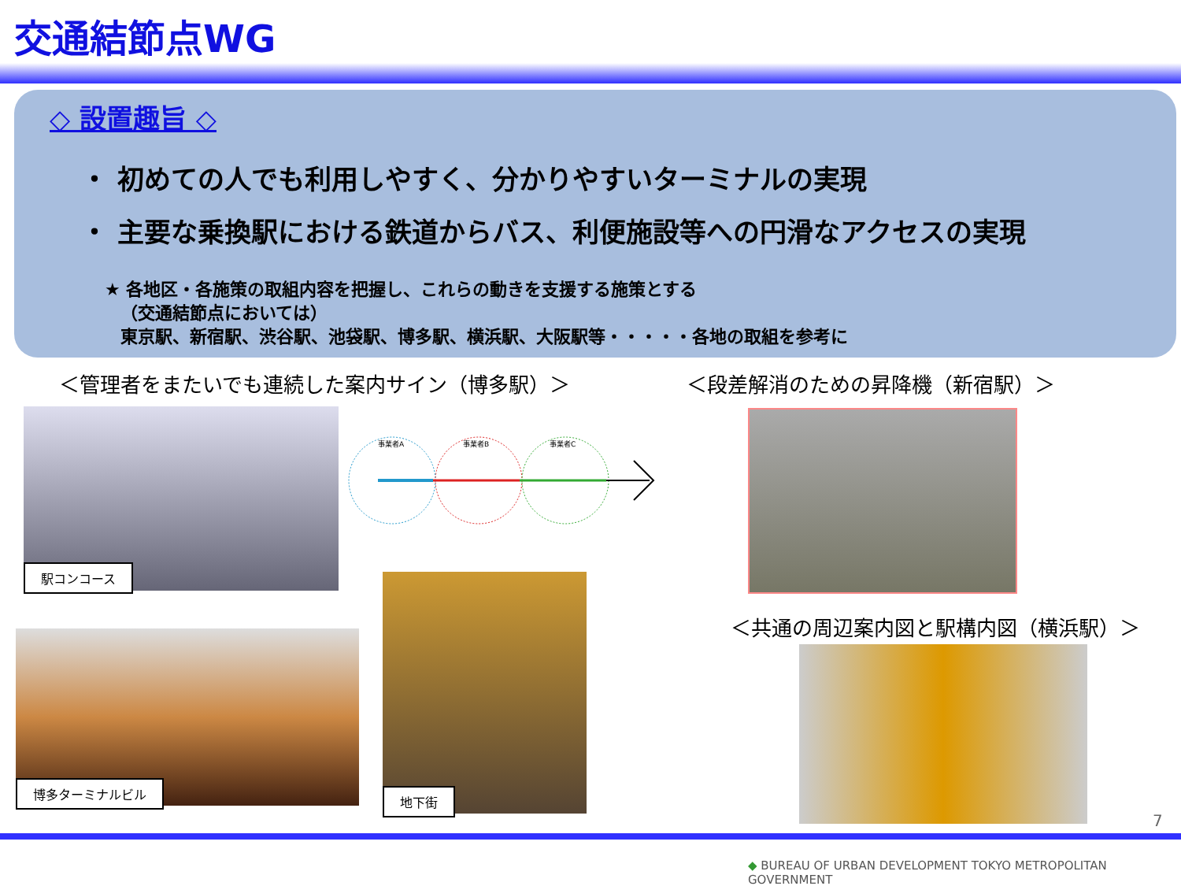交通結節点WG
◇ 設置趣旨 ◇
・ 初めての人でも利用しやすく、分かりやすいターミナルの実現
・ 主要な乗換駅における鉄道からバス、利便施設等への円滑なアクセスの実現
★ 各地区・各施策の取組内容を把握し、これらの動きを支援する施策とする
（交通結節点においては）
東京駅、新宿駅、渋谷駅、池袋駅、博多駅、横浜駅、大阪駅等・・・・・各地の取組を参考に
＜管理者をまたいでも連続した案内サイン（博多駅）＞
＜段差解消のための昇降機（新宿駅）＞
駅コンコース
事業者A
事業者B
事業者C
＜共通の周辺案内図と駅構内図（横浜駅）＞
博多ターミナルビル
地下街
7
◆ BUREAU OF URBAN DEVELOPMENT TOKYO METROPOLITAN GOVERNMENT